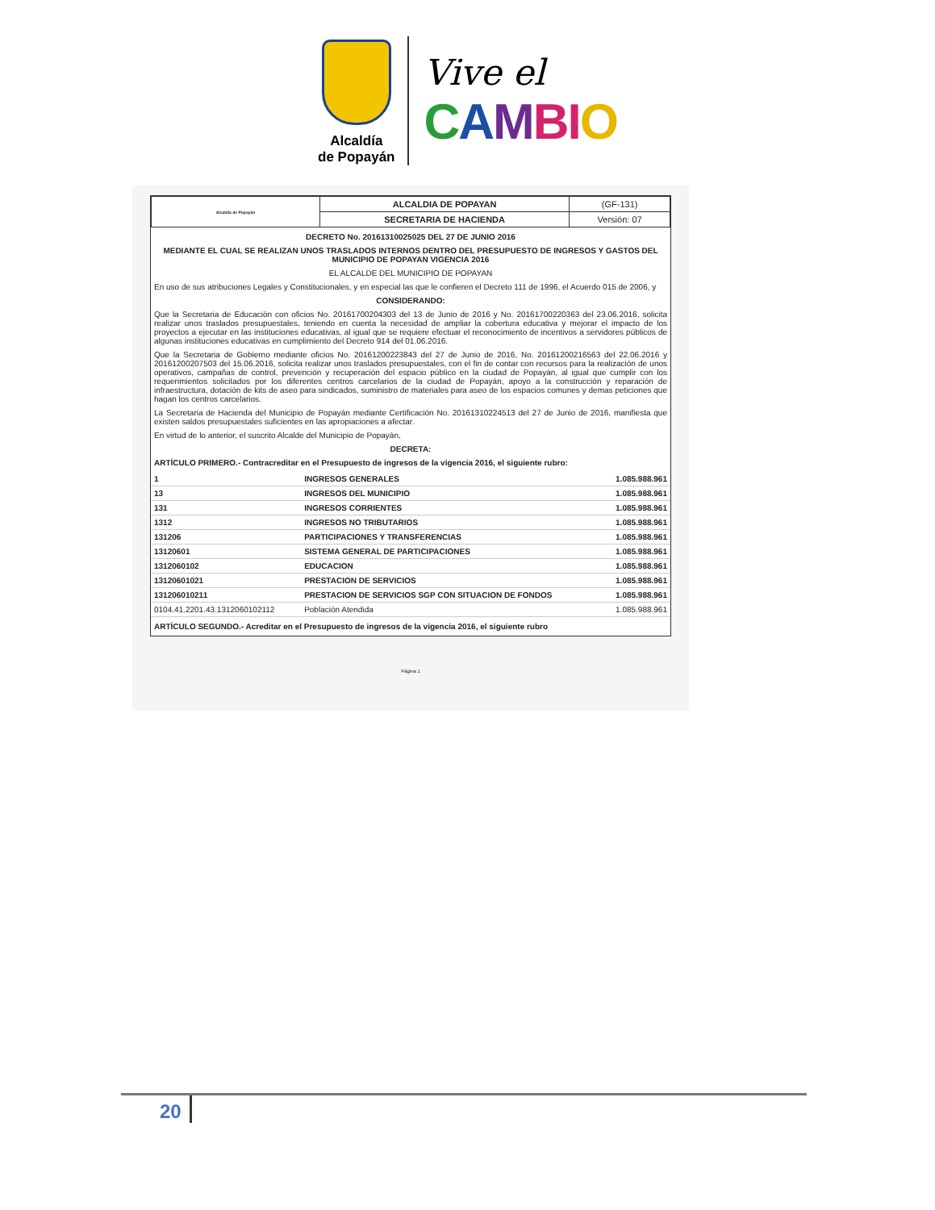Alcaldía
de Popayán
Vive el
CAMBIO
| Alcaldía de Popayán | ALCALDIA DE POPAYAN | (GF-131) |
| | SECRETARIA DE HACIENDA | Versión: 07 |
DECRETO No. 20161310025025 DEL 27 DE JUNIO 2016
MEDIANTE EL CUAL SE REALIZAN UNOS TRASLADOS INTERNOS DENTRO DEL PRESUPUESTO DE INGRESOS Y GASTOS DEL MUNICIPIO DE POPAYAN VIGENCIA 2016
EL ALCALDE DEL MUNICIPIO DE POPAYAN
En uso de sus atribuciones Legales y Constitucionales, y en especial las que le confieren el Decreto 111 de 1996, el Acuerdo 015 de 2006, y
CONSIDERANDO:
Que la Secretaria de Educación con oficios No. 20161700204303 del 13 de Junio de 2016 y No. 20161700220363 del 23.06.2016, solicita realizar unos traslados presupuestales, teniendo en cuenta la necesidad de ampliar la cobertura educativa y mejorar el impacto de los proyectos a ejecutar en las instituciones educativas, al igual que se requiere efectuar el reconocimiento de incentivos a servidores públicos de algunas instituciones educativas en cumplimiento del Decreto 914 del 01.06.2016.
Que la Secretaria de Gobierno mediante oficios No. 20161200223843 del 27 de Junio de 2016, No. 20161200216563 del 22.06.2016 y 20161200207503 del 15.06.2016, solicita realizar unos traslados presupuestales, con el fin de contar con recursos para la realización de unos operativos, campañas de control, prevención y recuperación del espacio público en la ciudad de Popayán, al igual que cumplir con los requerimientos solicitados por los diferentes centros carcelarios de la ciudad de Popayán, apoyo a la construcción y reparación de infraestructura, dotación de kits de aseo para sindicados, suministro de materiales para aseo de los espacios comunes y demas peticiones que hagan los centros carcelarios.
La Secretaria de Hacienda del Municipio de Popayán mediante Certificación No. 20161310224513 del 27 de Junio de 2016, manifiesta que existen saldos presupuestales suficientes en las apropiaciones a afectar.
En virtud de lo anterior, el suscrito Alcalde del Municipio de Popayán,
DECRETA:
ARTÍCULO PRIMERO.- Contracreditar en el Presupuesto de ingresos de la vigencia 2016, el siguiente rubro:
| 1 | INGRESOS GENERALES | 1.085.988.961 |
| 13 | INGRESOS DEL MUNICIPIO | 1.085.988.961 |
| 131 | INGRESOS CORRIENTES | 1.085.988.961 |
| 1312 | INGRESOS NO TRIBUTARIOS | 1.085.988.961 |
| 131206 | PARTICIPACIONES Y TRANSFERENCIAS | 1.085.988.961 |
| 13120601 | SISTEMA GENERAL DE PARTICIPACIONES | 1.085.988.961 |
| 1312060102 | EDUCACION | 1.085.988.961 |
| 13120601021 | PRESTACION DE SERVICIOS | 1.085.988.961 |
| 131206010211 | PRESTACION DE SERVICIOS SGP CON SITUACION DE FONDOS | 1.085.988.961 |
| 0104.41.2201.43.1312060102112 | Población Atendida | 1.085.988.961 |
ARTÍCULO SEGUNDO.- Acreditar en el Presupuesto de ingresos de la vigencia 2016, el siguiente rubro
Página 1
20